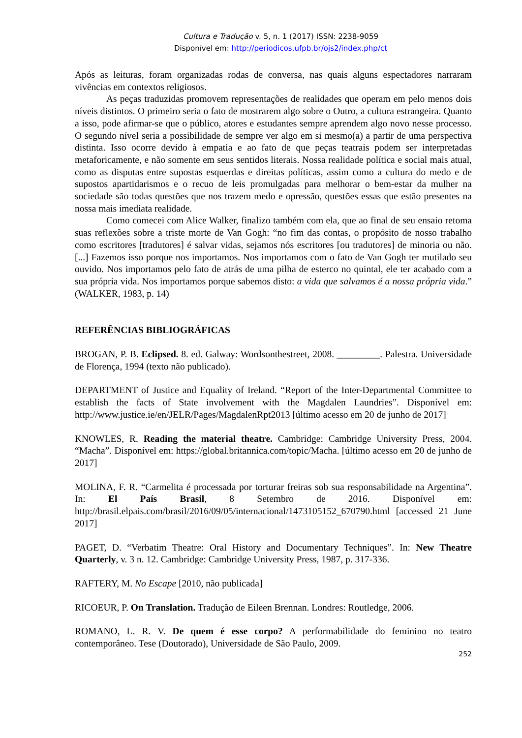Cultura e Tradução v. 5, n. 1 (2017) ISSN: 2238-9059
Disponível em: http://periodicos.ufpb.br/ojs2/index.php/ct
Após as leituras, foram organizadas rodas de conversa, nas quais alguns espectadores narraram vivências em contextos religiosos.
As peças traduzidas promovem representações de realidades que operam em pelo menos dois níveis distintos. O primeiro seria o fato de mostrarem algo sobre o Outro, a cultura estrangeira. Quanto a isso, pode afirmar-se que o público, atores e estudantes sempre aprendem algo novo nesse processo. O segundo nível seria a possibilidade de sempre ver algo em si mesmo(a) a partir de uma perspectiva distinta. Isso ocorre devido à empatia e ao fato de que peças teatrais podem ser interpretadas metaforicamente, e não somente em seus sentidos literais. Nossa realidade política e social mais atual, como as disputas entre supostas esquerdas e direitas políticas, assim como a cultura do medo e de supostos apartidarismos e o recuo de leis promulgadas para melhorar o bem-estar da mulher na sociedade são todas questões que nos trazem medo e opressão, questões essas que estão presentes na nossa mais imediata realidade.
Como comecei com Alice Walker, finalizo também com ela, que ao final de seu ensaio retoma suas reflexões sobre a triste morte de Van Gogh: “no fim das contas, o propósito de nosso trabalho como escritores [tradutores] é salvar vidas, sejamos nós escritores [ou tradutores] de minoria ou não. [...] Fazemos isso porque nos importamos. Nos importamos com o fato de Van Gogh ter mutilado seu ouvido. Nos importamos pelo fato de atrás de uma pilha de esterco no quintal, ele ter acabado com a sua própria vida. Nos importamos porque sabemos disto: a vida que salvamos é a nossa própria vida.” (WALKER, 1983, p. 14)
REFERÊNCIAS BIBLIOGRÁFICAS
BROGAN, P. B. Eclipsed. 8. ed. Galway: Wordsonthestreet, 2008. _________. Palestra. Universidade de Florença, 1994 (texto não publicado).
DEPARTMENT of Justice and Equality of Ireland. “Report of the Inter-Departmental Committee to establish the facts of State involvement with the Magdalen Laundries”. Disponível em: http://www.justice.ie/en/JELR/Pages/MagdalenRpt2013 [último acesso em 20 de junho de 2017]
KNOWLES, R. Reading the material theatre. Cambridge: Cambridge University Press, 2004. “Macha”. Disponível em: https://global.britannica.com/topic/Macha. [último acesso em 20 de junho de 2017]
MOLINA, F. R. “Carmelita é processada por torturar freiras sob sua responsabilidade na Argentina”. In: El País Brasil, 8 Setembro de 2016. Disponível em: http://brasil.elpais.com/brasil/2016/09/05/internacional/1473105152_670790.html [accessed 21 June 2017]
PAGET, D. “Verbatim Theatre: Oral History and Documentary Techniques”. In: New Theatre Quarterly, v. 3 n. 12. Cambridge: Cambridge University Press, 1987, p. 317-336.
RAFTERY, M. No Escape [2010, não publicada]
RICOEUR, P. On Translation. Tradução de Eileen Brennan. Londres: Routledge, 2006.
ROMANO, L. R. V. De quem é esse corpo? A performabilidade do feminino no teatro contemporâneo. Tese (Doutorado), Universidade de São Paulo, 2009.
252